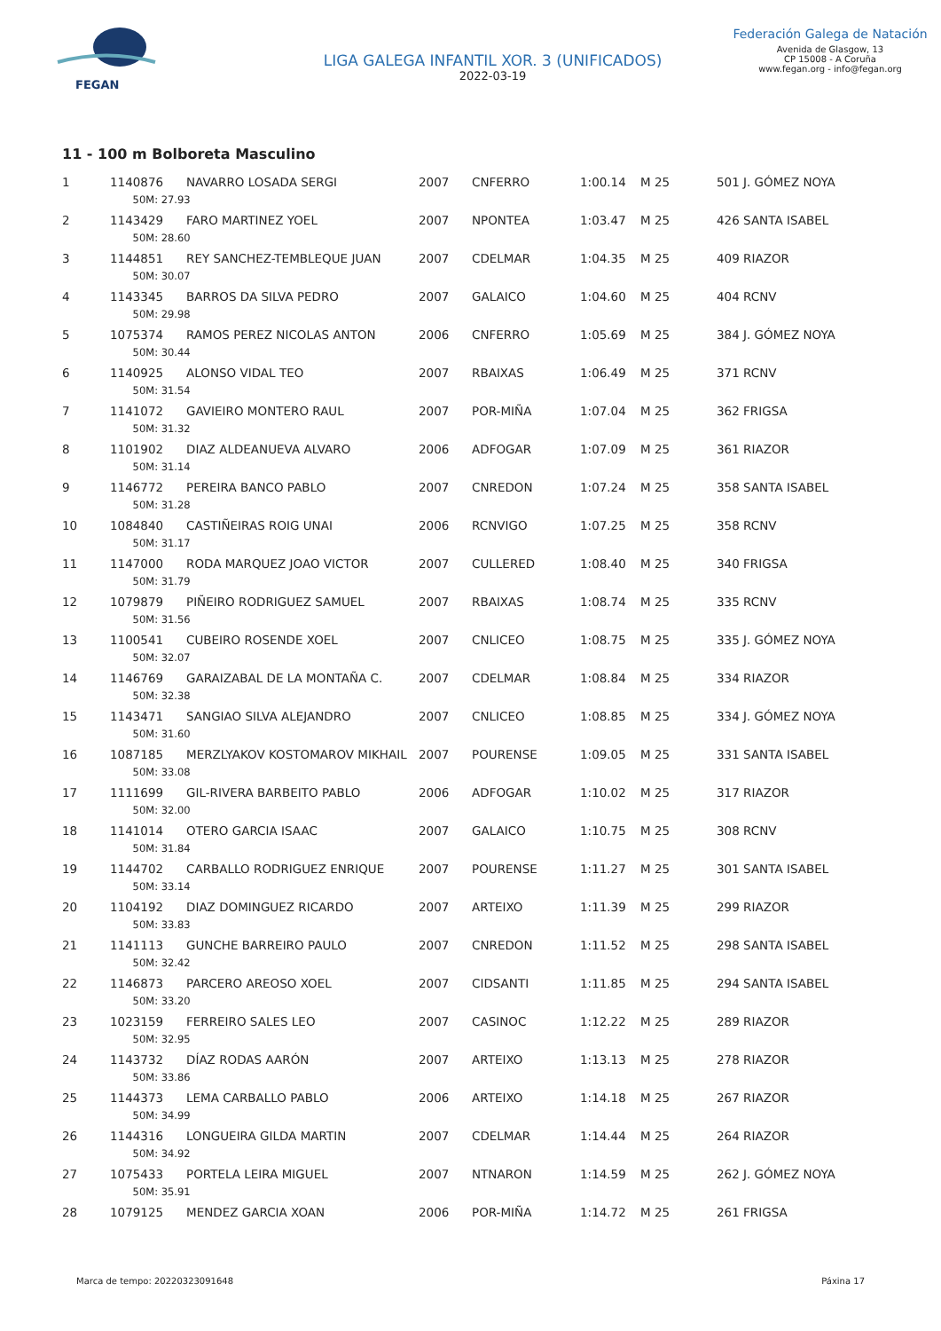FEGAN
LIGA GALEGA INFANTIL XOR. 3 (UNIFICADOS)
2022-03-19
Federación Galega de Natación
Avenida de Glasgow, 13
CP 15008 - A Coruña
www.fegan.org - info@fegan.org
11 - 100 m Bolboreta Masculino
| 1 | 1140876 | NAVARRO LOSADA SERGI | 2007 | CNFERRO | 1:00.14 | M 25 | 501 J. GÓMEZ NOYA |
| | 50M: 27.93 | | | | | | |
| 2 | 1143429 | FARO MARTINEZ YOEL | 2007 | NPONTEA | 1:03.47 | M 25 | 426 SANTA ISABEL |
| | 50M: 28.60 | | | | | | |
| 3 | 1144851 | REY SANCHEZ-TEMBLEQUE JUAN | 2007 | CDELMAR | 1:04.35 | M 25 | 409 RIAZOR |
| | 50M: 30.07 | | | | | | |
| 4 | 1143345 | BARROS DA SILVA PEDRO | 2007 | GALAICO | 1:04.60 | M 25 | 404 RCNV |
| | 50M: 29.98 | | | | | | |
| 5 | 1075374 | RAMOS PEREZ NICOLAS ANTON | 2006 | CNFERRO | 1:05.69 | M 25 | 384 J. GÓMEZ NOYA |
| | 50M: 30.44 | | | | | | |
| 6 | 1140925 | ALONSO VIDAL TEO | 2007 | RBAIXAS | 1:06.49 | M 25 | 371 RCNV |
| | 50M: 31.54 | | | | | | |
| 7 | 1141072 | GAVIEIRO MONTERO RAUL | 2007 | POR-MIÑA | 1:07.04 | M 25 | 362 FRIGSA |
| | 50M: 31.32 | | | | | | |
| 8 | 1101902 | DIAZ ALDEANUEVA ALVARO | 2006 | ADFOGAR | 1:07.09 | M 25 | 361 RIAZOR |
| | 50M: 31.14 | | | | | | |
| 9 | 1146772 | PEREIRA BANCO PABLO | 2007 | CNREDON | 1:07.24 | M 25 | 358 SANTA ISABEL |
| | 50M: 31.28 | | | | | | |
| 10 | 1084840 | CASTIÑEIRAS ROIG UNAI | 2006 | RCNVIGO | 1:07.25 | M 25 | 358 RCNV |
| | 50M: 31.17 | | | | | | |
| 11 | 1147000 | RODA MARQUEZ JOAO VICTOR | 2007 | CULLERED | 1:08.40 | M 25 | 340 FRIGSA |
| | 50M: 31.79 | | | | | | |
| 12 | 1079879 | PIÑEIRO RODRIGUEZ SAMUEL | 2007 | RBAIXAS | 1:08.74 | M 25 | 335 RCNV |
| | 50M: 31.56 | | | | | | |
| 13 | 1100541 | CUBEIRO ROSENDE XOEL | 2007 | CNLICEO | 1:08.75 | M 25 | 335 J. GÓMEZ NOYA |
| | 50M: 32.07 | | | | | | |
| 14 | 1146769 | GARAIZABAL DE LA MONTAÑA C. | 2007 | CDELMAR | 1:08.84 | M 25 | 334 RIAZOR |
| | 50M: 32.38 | | | | | | |
| 15 | 1143471 | SANGIAO SILVA ALEJANDRO | 2007 | CNLICEO | 1:08.85 | M 25 | 334 J. GÓMEZ NOYA |
| | 50M: 31.60 | | | | | | |
| 16 | 1087185 | MERZLYAKOV KOSTOMAROV MIKHAIL | 2007 | POURENSE | 1:09.05 | M 25 | 331 SANTA ISABEL |
| | 50M: 33.08 | | | | | | |
| 17 | 1111699 | GIL-RIVERA BARBEITO PABLO | 2006 | ADFOGAR | 1:10.02 | M 25 | 317 RIAZOR |
| | 50M: 32.00 | | | | | | |
| 18 | 1141014 | OTERO GARCIA ISAAC | 2007 | GALAICO | 1:10.75 | M 25 | 308 RCNV |
| | 50M: 31.84 | | | | | | |
| 19 | 1144702 | CARBALLO RODRIGUEZ ENRIQUE | 2007 | POURENSE | 1:11.27 | M 25 | 301 SANTA ISABEL |
| | 50M: 33.14 | | | | | | |
| 20 | 1104192 | DIAZ DOMINGUEZ RICARDO | 2007 | ARTEIXO | 1:11.39 | M 25 | 299 RIAZOR |
| | 50M: 33.83 | | | | | | |
| 21 | 1141113 | GUNCHE BARREIRO PAULO | 2007 | CNREDON | 1:11.52 | M 25 | 298 SANTA ISABEL |
| | 50M: 32.42 | | | | | | |
| 22 | 1146873 | PARCERO AREOSO XOEL | 2007 | CIDSANTI | 1:11.85 | M 25 | 294 SANTA ISABEL |
| | 50M: 33.20 | | | | | | |
| 23 | 1023159 | FERREIRO SALES LEO | 2007 | CASINOC | 1:12.22 | M 25 | 289 RIAZOR |
| | 50M: 32.95 | | | | | | |
| 24 | 1143732 | DÍAZ RODAS AARÓN | 2007 | ARTEIXO | 1:13.13 | M 25 | 278 RIAZOR |
| | 50M: 33.86 | | | | | | |
| 25 | 1144373 | LEMA CARBALLO PABLO | 2006 | ARTEIXO | 1:14.18 | M 25 | 267 RIAZOR |
| | 50M: 34.99 | | | | | | |
| 26 | 1144316 | LONGUEIRA GILDA MARTIN | 2007 | CDELMAR | 1:14.44 | M 25 | 264 RIAZOR |
| | 50M: 34.92 | | | | | | |
| 27 | 1075433 | PORTELA LEIRA MIGUEL | 2007 | NTNARON | 1:14.59 | M 25 | 262 J. GÓMEZ NOYA |
| | 50M: 35.91 | | | | | | |
| 28 | 1079125 | MENDEZ GARCIA XOAN | 2006 | POR-MIÑA | 1:14.72 | M 25 | 261 FRIGSA |
Marca de tempo: 20220323091648 Páxina 17